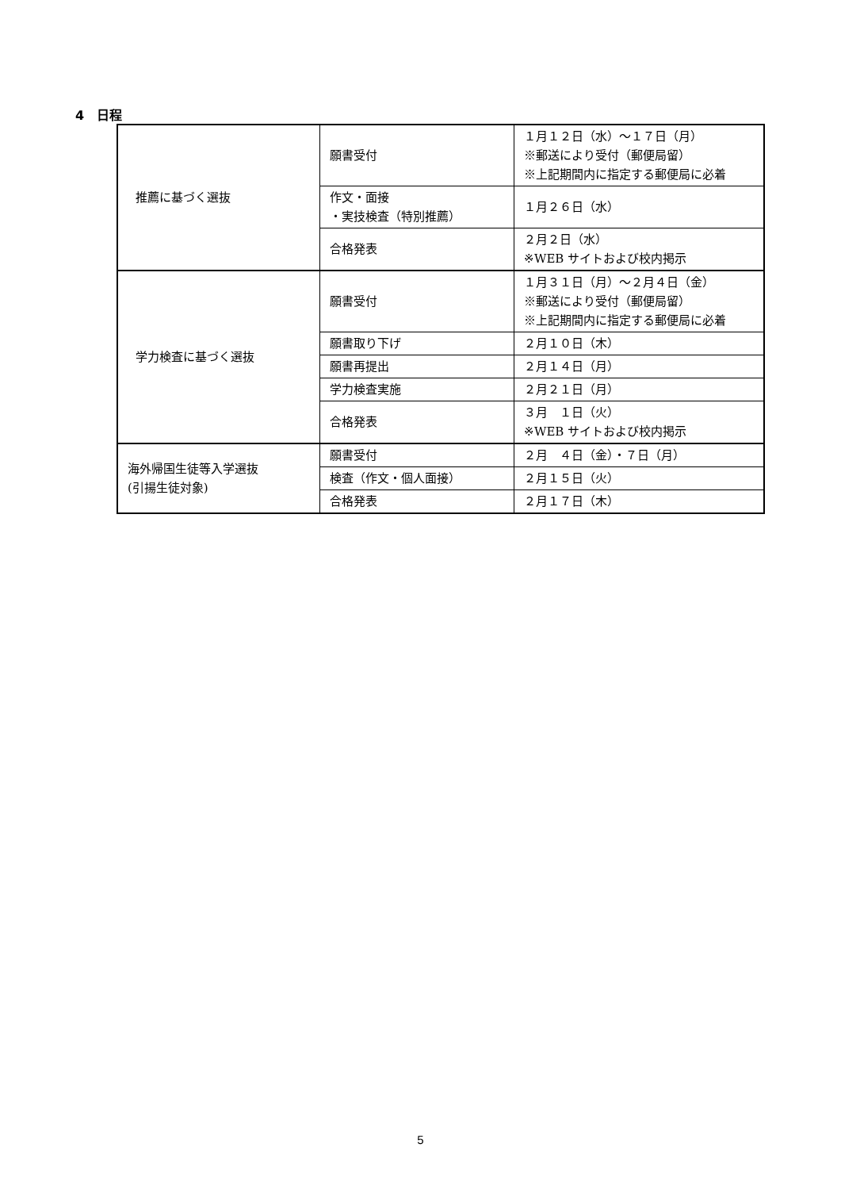4　日程
| 推薦に基づく選抜 | 願書受付 | １月１２日（水）～１７日（月） ※郵送により受付（郵便局留） ※上記期間内に指定する郵便局に必着 |
| | 作文・面接 ・実技検査（特別推薦） | １月２６日（水） |
| | 合格発表 | ２月２日（水） ※WEB サイトおよび校内掲示 |
| 学力検査に基づく選抜 | 願書受付 | １月３１日（月）～２月４日（金） ※郵送により受付（郵便局留） ※上記期間内に指定する郵便局に必着 |
| | 願書取り下げ | ２月１０日（木） |
| | 願書再提出 | ２月１４日（月） |
| | 学力検査実施 | ２月２１日（月） |
| | 合格発表 | ３月 １日（火） ※WEB サイトおよび校内掲示 |
| 海外帰国生徒等入学選抜 (引揚生徒対象) | 願書受付 | ２月 ４日（金）・７日（月） |
| | 検査（作文・個人面接） | ２月１５日（火） |
| | 合格発表 | ２月１７日（木） |
5